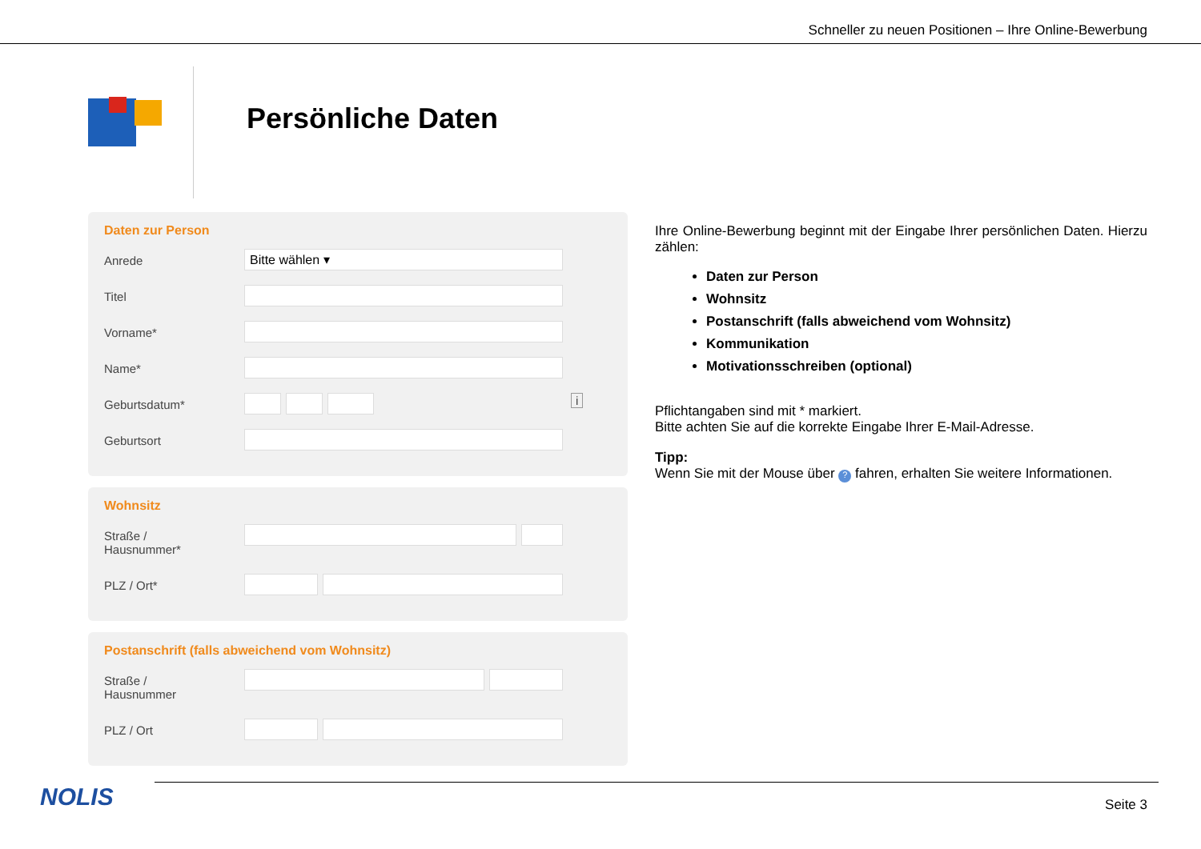Schneller zu neuen Positionen – Ihre Online-Bewerbung
Persönliche Daten
Daten zur Person
Anrede
Bitte wählen ▾
Titel
Vorname*
Name*
Geburtsdatum*
i
Geburtsort
Wohnsitz
Straße /
Hausnummer*
PLZ / Ort*
Postanschrift (falls abweichend vom Wohnsitz)
Straße /
Hausnummer
PLZ / Ort
Ihre Online-Bewerbung beginnt mit der Eingabe Ihrer persönlichen Daten. Hierzu zählen:
Daten zur Person
Wohnsitz
Postanschrift (falls abweichend vom Wohnsitz)
Kommunikation
Motivationsschreiben (optional)
Pflichtangaben sind mit * markiert.
Bitte achten Sie auf die korrekte Eingabe Ihrer E-Mail-Adresse.
Tipp:
Wenn Sie mit der Mouse über ? fahren, erhalten Sie weitere Informationen.
NOLIS Seite 3